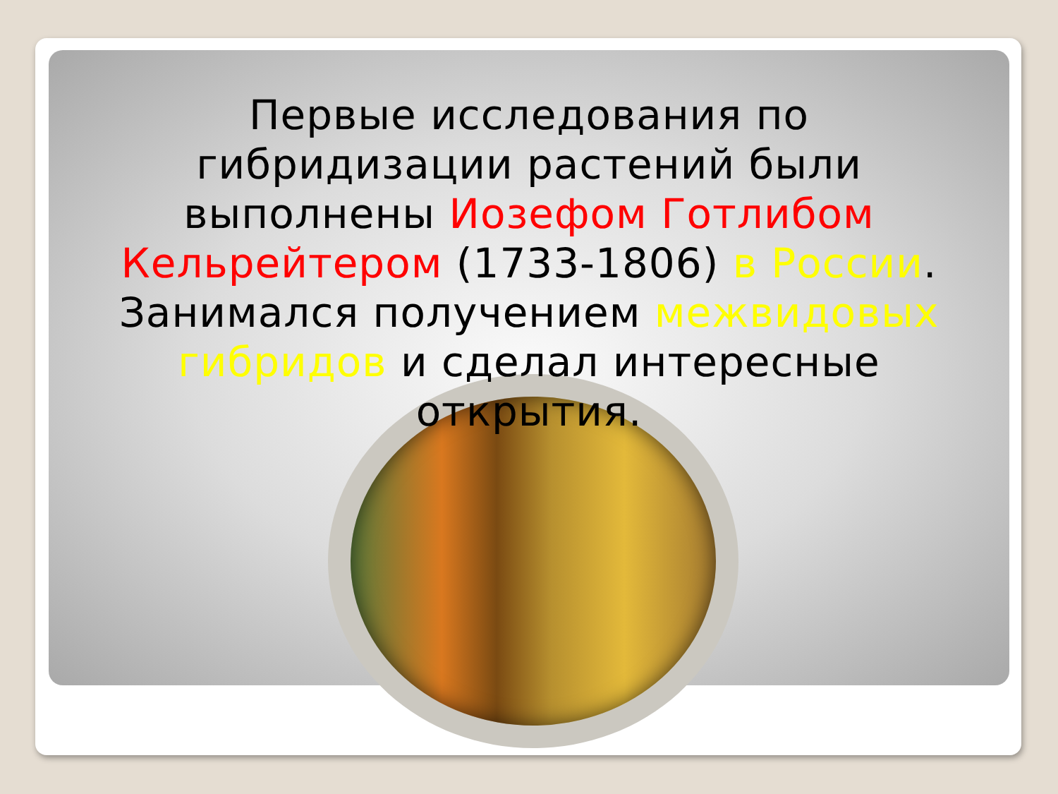Первые исследования по гибридизации растений были выполнены Иозефом Готлибом Кельрейтером (1733-1806) в России. Занимался получением межвидовых гибридов и сделал интересные открытия.